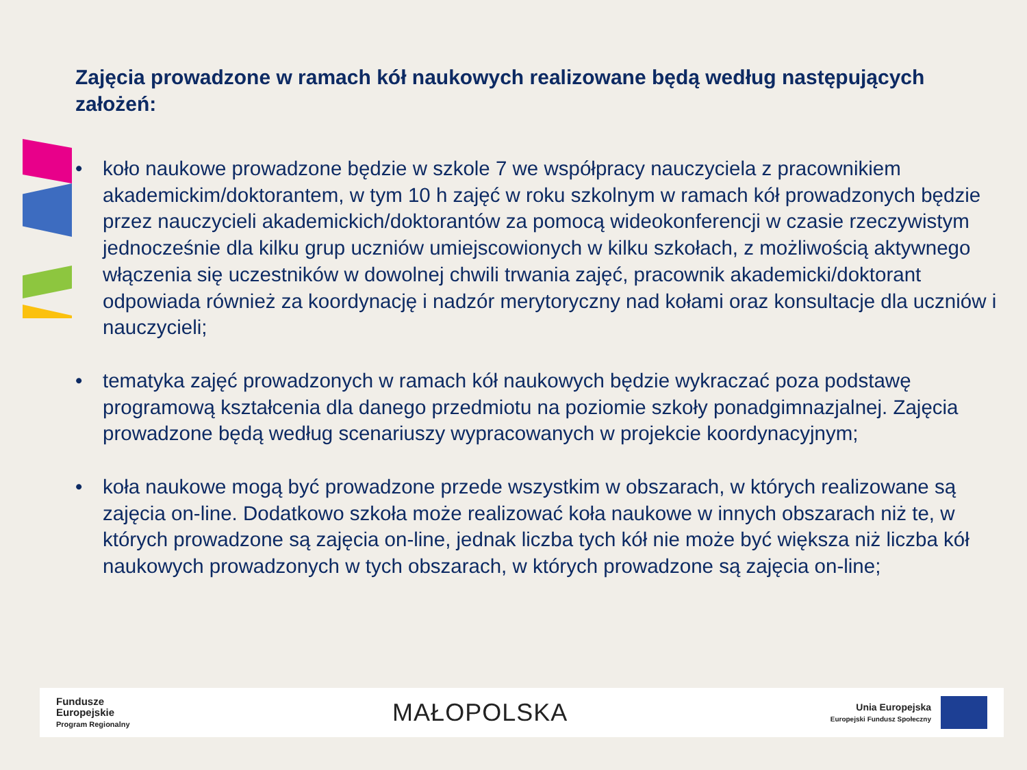Zajęcia prowadzone w ramach kół naukowych realizowane będą według następujących założeń:
• koło naukowe prowadzone będzie w szkole 7 we współpracy nauczyciela z pracownikiem akademickim/doktorantem, w tym 10 h zajęć w roku szkolnym w ramach kół prowadzonych będzie przez nauczycieli akademickich/doktorantów za pomocą wideokonferencji w czasie rzeczywistym jednocześnie dla kilku grup uczniów umiejscowionych w kilku szkołach, z możliwością aktywnego włączenia się uczestników w dowolnej chwili trwania zajęć, pracownik akademicki/doktorant odpowiada również za koordynację i nadzór merytoryczny nad kołami oraz konsultacje dla uczniów i nauczycieli;
• tematyka zajęć prowadzonych w ramach kół naukowych będzie wykraczać poza podstawę programową kształcenia dla danego przedmiotu na poziomie szkoły ponadgimnazjalnej. Zajęcia prowadzone będą według scenariuszy wypracowanych w projekcie koordynacyjnym;
• koła naukowe mogą być prowadzone przede wszystkim w obszarach, w których realizowane są zajęcia on-line. Dodatkowo szkoła może realizować koła naukowe w innych obszarach niż te, w których prowadzone są zajęcia on-line, jednak liczba tych kół nie może być większa niż liczba kół naukowych prowadzonych w tych obszarach, w których prowadzone są zajęcia on-line;
Fundusze
Europejskie
Program Regionalny
MAŁOPOLSKA
Unia Europejska
Europejski Fundusz Społeczny